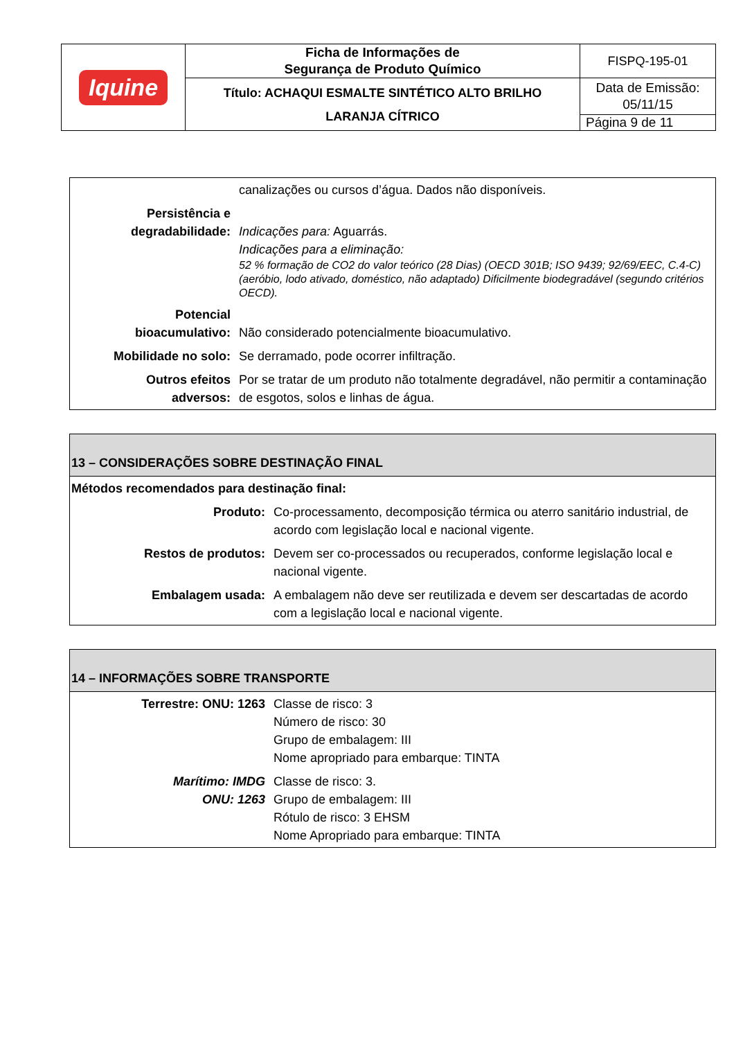| Iquine | Ficha de Informações de Segurança de Produto Químico | FISPQ-195-01 |
| | Título: ACHAQUI ESMALTE SINTÉTICO ALTO BRILHO LARANJA CÍTRICO | Data de Emissão: 05/11/15 |
| | | Página 9 de 11 |
| | canalizações ou cursos d’água. Dados não disponíveis. |
| Persistência e degradabilidade: | Indicações para: Aguarrás. Indicações para a eliminação: 52 % formação de CO2 do valor teórico (28 Dias) (OECD 301B; ISO 9439; 92/69/EEC, C.4-C)(aeróbio, lodo ativado, doméstico, não adaptado) Dificilmente biodegradável (segundo critérios OECD). |
| Potencial bioacumulativo: | Não considerado potencialmente bioacumulativo. |
| Mobilidade no solo: | Se derramado, pode ocorrer infiltração. |
| Outros efeitos adversos: | Por se tratar de um produto não totalmente degradável, não permitir a contaminação de esgotos, solos e linhas de água. |
| 13 – CONSIDERAÇÕES SOBRE DESTINAÇÃO FINAL | |
| Métodos recomendados para destinação final: | |
| Produto: | Co-processamento, decomposição térmica ou aterro sanitário industrial, de acordo com legislação local e nacional vigente. |
| Restos de produtos: | Devem ser co-processados ou recuperados, conforme legislação local e nacional vigente. |
| Embalagem usada: | A embalagem não deve ser reutilizada e devem ser descartadas de acordo com a legislação local e nacional vigente. |
| 14 – INFORMAÇÕES SOBRE TRANSPORTE | |
| Terrestre: ONU: 1263 | Classe de risco: 3 Número de risco: 30 Grupo de embalagem: III Nome apropriado para embarque: TINTA |
| Marítimo: IMDG ONU: 1263 | Classe de risco: 3. Grupo de embalagem: III Rótulo de risco: 3 EHSM Nome Apropriado para embarque: TINTA |